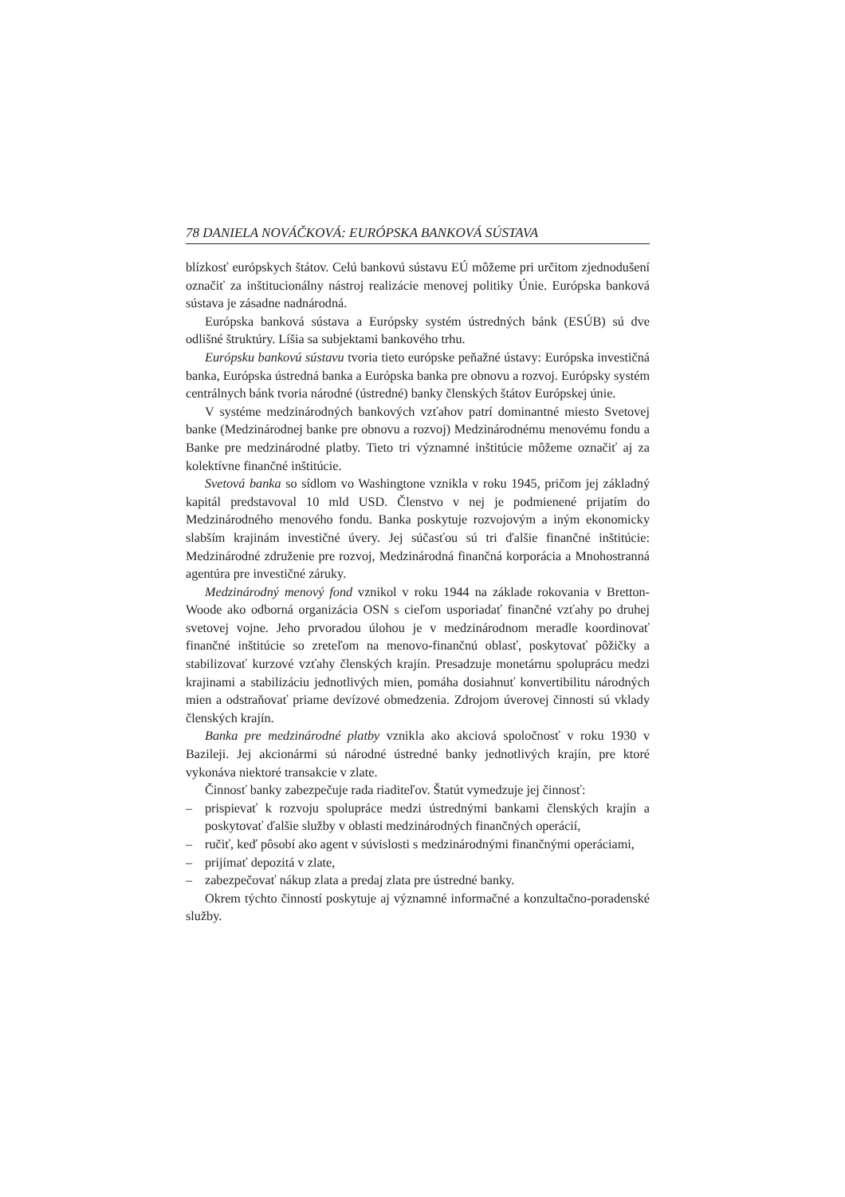78 DANIELA NOVÁČKOVÁ: EURÓPSKA BANKOVÁ SÚSTAVA
blízkosť európskych štátov. Celú bankovú sústavu EÚ môžeme pri určitom zjednodušení označiť za inštitucionálny nástroj realizácie menovej politiky Únie. Európska banková sústava je zásadne nadnárodná.
Európska banková sústava a Európsky systém ústredných bánk (ESÚB) sú dve odlišné štruktúry. Líšia sa subjektami bankového trhu.
Európsku bankovú sústavu tvoria tieto európske peňažné ústavy: Európska investičná banka, Európska ústredná banka a Európska banka pre obnovu a rozvoj. Európsky systém centrálnych bánk tvoria národné (ústredné) banky členských štátov Európskej únie.
V systéme medzinárodných bankových vzťahov patrí dominantné miesto Svetovej banke (Medzinárodnej banke pre obnovu a rozvoj) Medzinárodnému menovému fondu a Banke pre medzinárodné platby. Tieto tri významné inštitúcie môžeme označiť aj za kolektívne finančné inštitúcie.
Svetová banka so sídlom vo Washingtone vznikla v roku 1945, pričom jej základný kapitál predstavoval 10 mld USD. Členstvo v nej je podmienené prijatím do Medzinárodného menového fondu. Banka poskytuje rozvojovým a iným ekonomicky slabším krajinám investičné úvery. Jej súčasťou sú tri ďalšie finančné inštitúcie: Medzinárodné združenie pre rozvoj, Medzinárodná finančná korporácia a Mnohostranná agentúra pre investičné záruky.
Medzinárodný menový fond vznikol v roku 1944 na základe rokovania v Bretton-Woode ako odborná organizácia OSN s cieľom usporiadať finančné vzťahy po druhej svetovej vojne. Jeho prvoradou úlohou je v medzinárodnom meradle koordinovať finančné inštitúcie so zreteľom na menovo-finančnú oblasť, poskytovať pôžičky a stabilizovať kurzové vzťahy členských krajín. Presadzuje monetárnu spoluprácu medzi krajinami a stabilizáciu jednotlivých mien, pomáha dosiahnuť konvertibilitu národných mien a odstraňovať priame devízové obmedzenia. Zdrojom úverovej činnosti sú vklady členských krajín.
Banka pre medzinárodné platby vznikla ako akciová spoločnosť v roku 1930 v Bazileji. Jej akcionármi sú národné ústredné banky jednotlivých krajín, pre ktoré vykonáva niektoré transakcie v zlate.
Činnosť banky zabezpečuje rada riaditeľov. Štatút vymedzuje jej činnosť:
– prispievať k rozvoju spolupráce medzi ústrednými bankami členských krajín a poskytovať ďalšie služby v oblasti medzinárodných finančných operácií,
– ručiť, keď pôsobí ako agent v súvislosti s medzinárodnými finančnými operáciami,
– prijímať depozitá v zlate,
– zabezpečovať nákup zlata a predaj zlata pre ústredné banky.
Okrem týchto činností poskytuje aj významné informačné a konzultačno-poradenské služby.